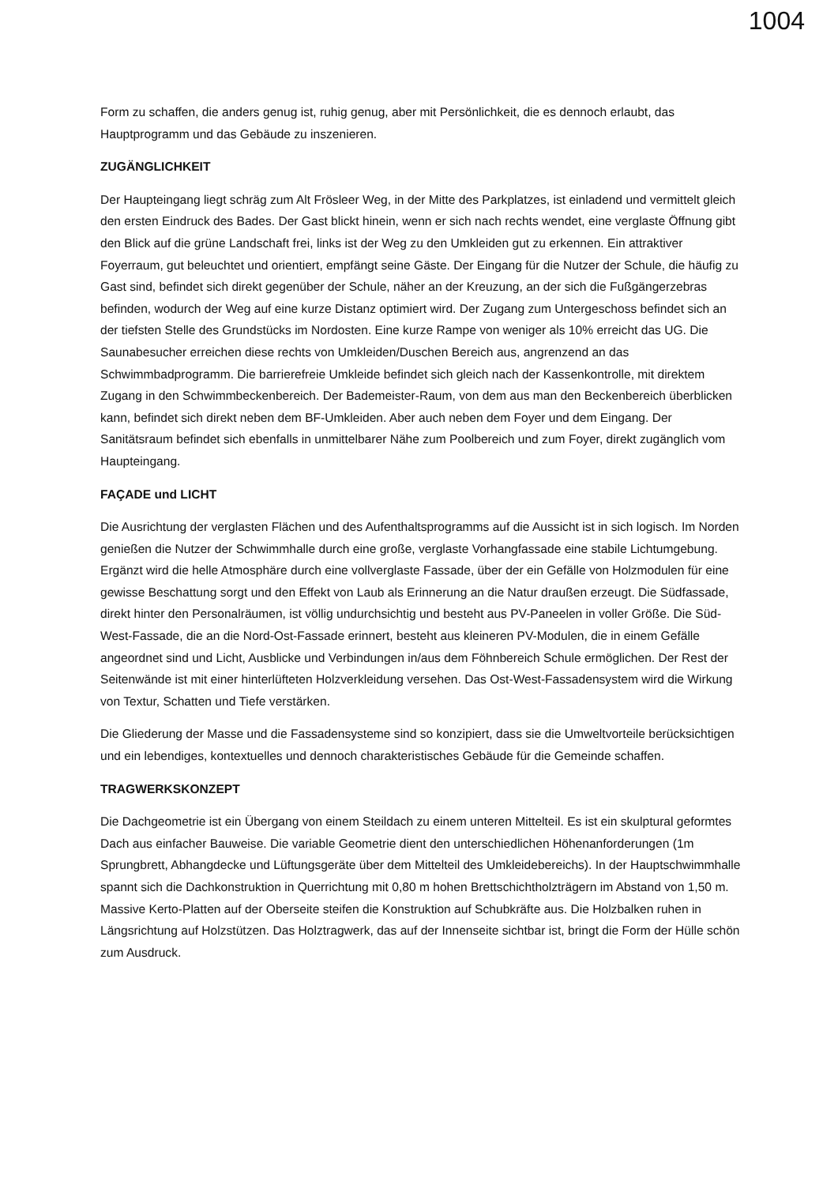1004
Form zu schaffen, die anders genug ist, ruhig genug, aber mit Persönlichkeit, die es dennoch erlaubt, das Hauptprogramm und das Gebäude zu inszenieren.
ZUGÄNGLICHKEIT
Der Haupteingang liegt schräg zum Alt Frösleer Weg, in der Mitte des Parkplatzes, ist einladend und vermittelt gleich den ersten Eindruck des Bades. Der Gast blickt hinein, wenn er sich nach rechts wendet, eine verglaste Öffnung gibt den Blick auf die grüne Landschaft frei, links ist der Weg zu den Umkleiden gut zu erkennen. Ein attraktiver Foyerraum, gut beleuchtet und orientiert, empfängt seine Gäste. Der Eingang für die Nutzer der Schule, die häufig zu Gast sind, befindet sich direkt gegenüber der Schule, näher an der Kreuzung, an der sich die Fußgängerzebras befinden, wodurch der Weg auf eine kurze Distanz optimiert wird. Der Zugang zum Untergeschoss befindet sich an der tiefsten Stelle des Grundstücks im Nordosten. Eine kurze Rampe von weniger als 10% erreicht das UG. Die Saunabesucher erreichen diese rechts von Umkleiden/Duschen Bereich aus, angrenzend an das Schwimmbadprogramm. Die barrierefreie Umkleide befindet sich gleich nach der Kassenkontrolle, mit direktem Zugang in den Schwimmbeckenbereich. Der Bademeister-Raum, von dem aus man den Beckenbereich überblicken kann, befindet sich direkt neben dem BF-Umkleiden. Aber auch neben dem Foyer und dem Eingang. Der Sanitätsraum befindet sich ebenfalls in unmittelbarer Nähe zum Poolbereich und zum Foyer, direkt zugänglich vom Haupteingang.
FAÇADE und LICHT
Die Ausrichtung der verglasten Flächen und des Aufenthaltsprogramms auf die Aussicht ist in sich logisch. Im Norden genießen die Nutzer der Schwimmhalle durch eine große, verglaste Vorhangfassade eine stabile Lichtumgebung. Ergänzt wird die helle Atmosphäre durch eine vollverglaste Fassade, über der ein Gefälle von Holzmodulen für eine gewisse Beschattung sorgt und den Effekt von Laub als Erinnerung an die Natur draußen erzeugt. Die Südfassade, direkt hinter den Personalräumen, ist völlig undurchsichtig und besteht aus PV-Paneelen in voller Größe. Die Süd-West-Fassade, die an die Nord-Ost-Fassade erinnert, besteht aus kleineren PV-Modulen, die in einem Gefälle angeordnet sind und Licht, Ausblicke und Verbindungen in/aus dem Föhnbereich Schule ermöglichen. Der Rest der Seitenwände ist mit einer hinterlüfteten Holzverkleidung versehen. Das Ost-West-Fassadensystem wird die Wirkung von Textur, Schatten und Tiefe verstärken.
Die Gliederung der Masse und die Fassadensysteme sind so konzipiert, dass sie die Umweltvorteile berücksichtigen und ein lebendiges, kontextuelles und dennoch charakteristisches Gebäude für die Gemeinde schaffen.
TRAGWERKSKONZEPT
Die Dachgeometrie ist ein Übergang von einem Steildach zu einem unteren Mittelteil. Es ist ein skulptural geformtes Dach aus einfacher Bauweise. Die variable Geometrie dient den unterschiedlichen Höhenanforderungen (1m Sprungbrett, Abhangdecke und Lüftungsgeräte über dem Mittelteil des Umkleidebereichs). In der Hauptschwimmhalle spannt sich die Dachkonstruktion in Querrichtung mit 0,80 m hohen Brettschichtholzträgern im Abstand von 1,50 m. Massive Kerto-Platten auf der Oberseite steifen die Konstruktion auf Schubkräfte aus. Die Holzbalken ruhen in Längsrichtung auf Holzstützen. Das Holztragwerk, das auf der Innenseite sichtbar ist, bringt die Form der Hülle schön zum Ausdruck.